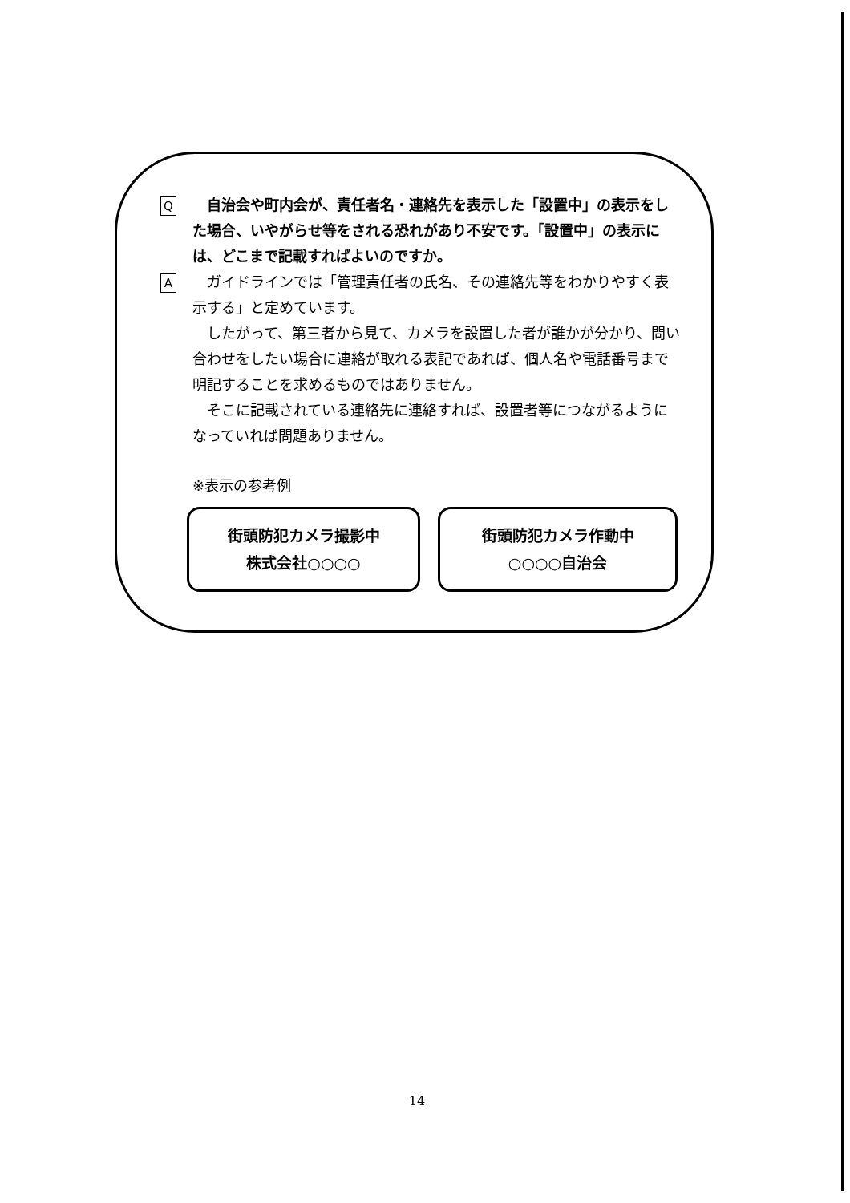Q
　自治会や町内会が、責任者名・連絡先を表示した「設置中」の表示をした場合、いやがらせ等をされる恐れがあり不安です。「設置中」の表示には、どこまで記載すればよいのですか。
A
ガイドラインでは「管理責任者の氏名、その連絡先等をわかりやすく表示する」と定めています。
したがって、第三者から見て、カメラを設置した者が誰かが分かり、問い合わせをしたい場合に連絡が取れる表記であれば、個人名や電話番号まで明記することを求めるものではありません。
そこに記載されている連絡先に連絡すれば、設置者等につながるようになっていれば問題ありません。
※表示の参考例
街頭防犯カメラ撮影中
株式会社○○○○
街頭防犯カメラ作動中
○○○○自治会
14